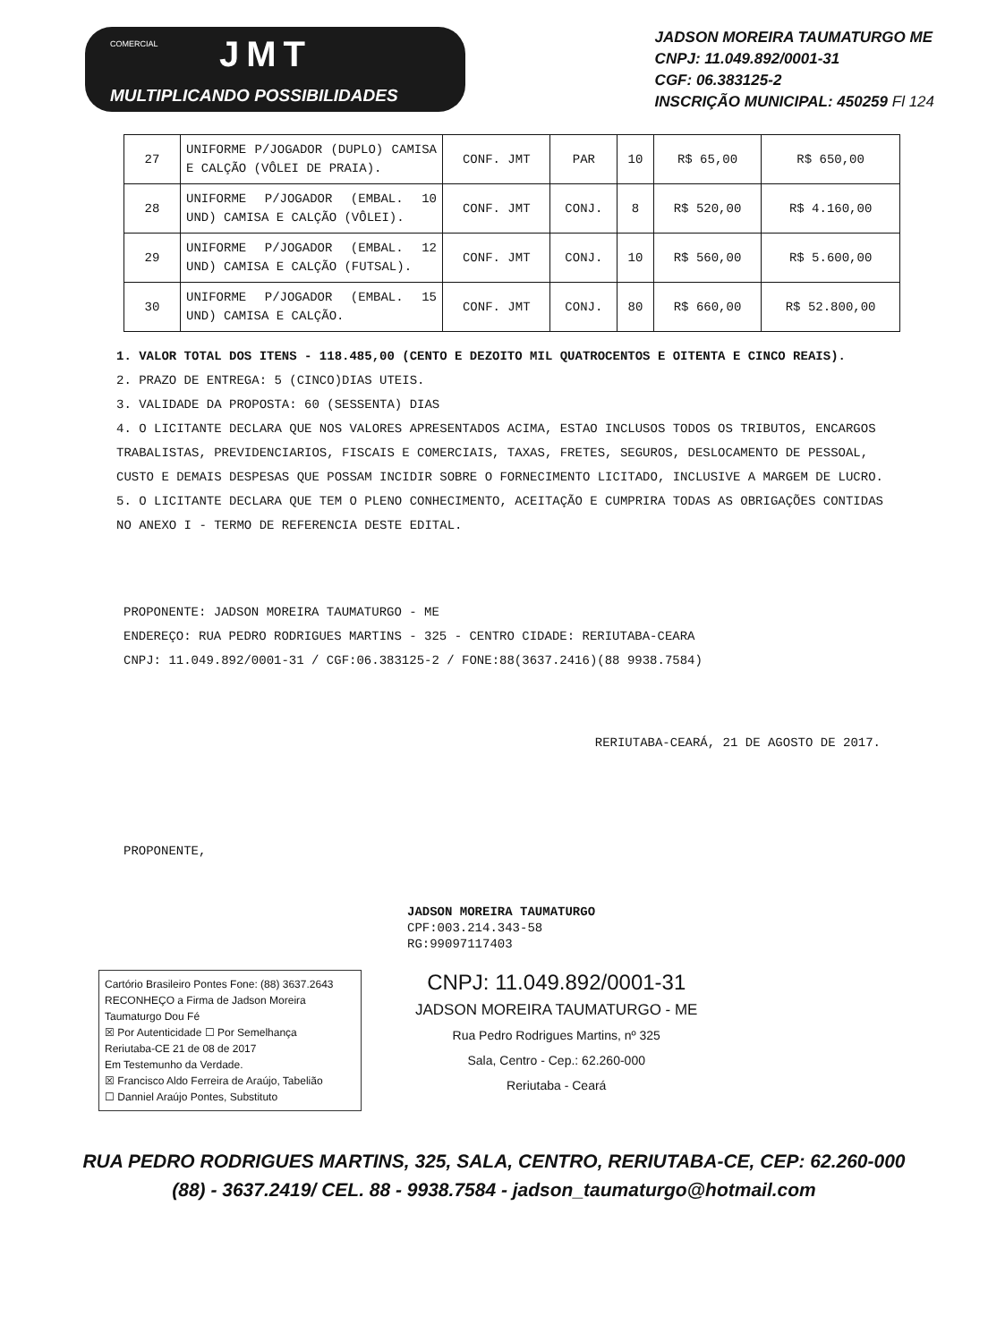COMERCIAL JMT
MULTIPLICANDO POSSIBILIDADES
JADSON MOREIRA TAUMATURGO ME
CNPJ: 11.049.892/0001-31
CGF: 06.383125-2
INSCRIÇÃO MUNICIPAL: 450259 Fl 124
| 27 | UNIFORME P/JOGADOR (DUPLO) CAMISA E CALÇÃO (VÔLEI DE PRAIA). | CONF. JMT | PAR | 10 | R$ 65,00 | R$ 650,00 |
| 28 | UNIFORME P/JOGADOR (EMBAL. 10 UND) CAMISA E CALÇÃO (VÔLEI). | CONF. JMT | CONJ. | 8 | R$ 520,00 | R$ 4.160,00 |
| 29 | UNIFORME P/JOGADOR (EMBAL. 12 UND) CAMISA E CALÇÃO (FUTSAL). | CONF. JMT | CONJ. | 10 | R$ 560,00 | R$ 5.600,00 |
| 30 | UNIFORME P/JOGADOR (EMBAL. 15 UND) CAMISA E CALÇÃO. | CONF. JMT | CONJ. | 80 | R$ 660,00 | R$ 52.800,00 |
1. VALOR TOTAL DOS ITENS - 118.485,00 (CENTO E DEZOITO MIL QUATROCENTOS E OITENTA E CINCO REAIS).
2. PRAZO DE ENTREGA: 5 (CINCO)DIAS UTEIS.
3. VALIDADE DA PROPOSTA: 60 (SESSENTA) DIAS
4. O LICITANTE DECLARA QUE NOS VALORES APRESENTADOS ACIMA, ESTAO INCLUSOS TODOS OS TRIBUTOS, ENCARGOS TRABALISTAS, PREVIDENCIARIOS, FISCAIS E COMERCIAIS, TAXAS, FRETES, SEGUROS, DESLOCAMENTO DE PESSOAL, CUSTO E DEMAIS DESPESAS QUE POSSAM INCIDIR SOBRE O FORNECIMENTO LICITADO, INCLUSIVE A MARGEM DE LUCRO.
5. O LICITANTE DECLARA QUE TEM O PLENO CONHECIMENTO, ACEITAÇÃO E CUMPRIRA TODAS AS OBRIGAÇÕES CONTIDAS NO ANEXO I - TERMO DE REFERENCIA DESTE EDITAL.
PROPONENTE: JADSON MOREIRA TAUMATURGO - ME
ENDEREÇO: RUA PEDRO RODRIGUES MARTINS - 325 - CENTRO CIDADE: RERIUTABA-CEARA
CNPJ: 11.049.892/0001-31 / CGF:06.383125-2 / FONE:88(3637.2416)(88 9938.7584)
RERIUTABA-CEARÁ, 21 DE AGOSTO DE 2017.
PROPONENTE,
JADSON MOREIRA TAUMATURGO
CPF:003.214.343-58
RG:99097117403
Cartório Brasileiro Pontes Fone: (88) 3637.2643
RECONHEÇO a Firma de Jadson Moreira Taumaturgo Dou Fé
☒ Por Autenticidade ☐ Por Semelhança
Reriutaba-CE 21 de 08 de 2017
Em Testemunho da Verdade.
☒ Francisco Aldo Ferreira de Araújo, Tabelião
☐ Danniel Araújo Pontes, Substituto
CNPJ: 11.049.892/0001-31
JADSON MOREIRA TAUMATURGO - ME
Rua Pedro Rodrigues Martins, nº 325
Sala, Centro - Cep.: 62.260-000
Reriutaba - Ceará
RUA PEDRO RODRIGUES MARTINS, 325, SALA, CENTRO, RERIUTABA-CE, CEP: 62.260-000
(88) - 3637.2419/ CEL. 88 - 9938.7584 - jadson_taumaturgo@hotmail.com